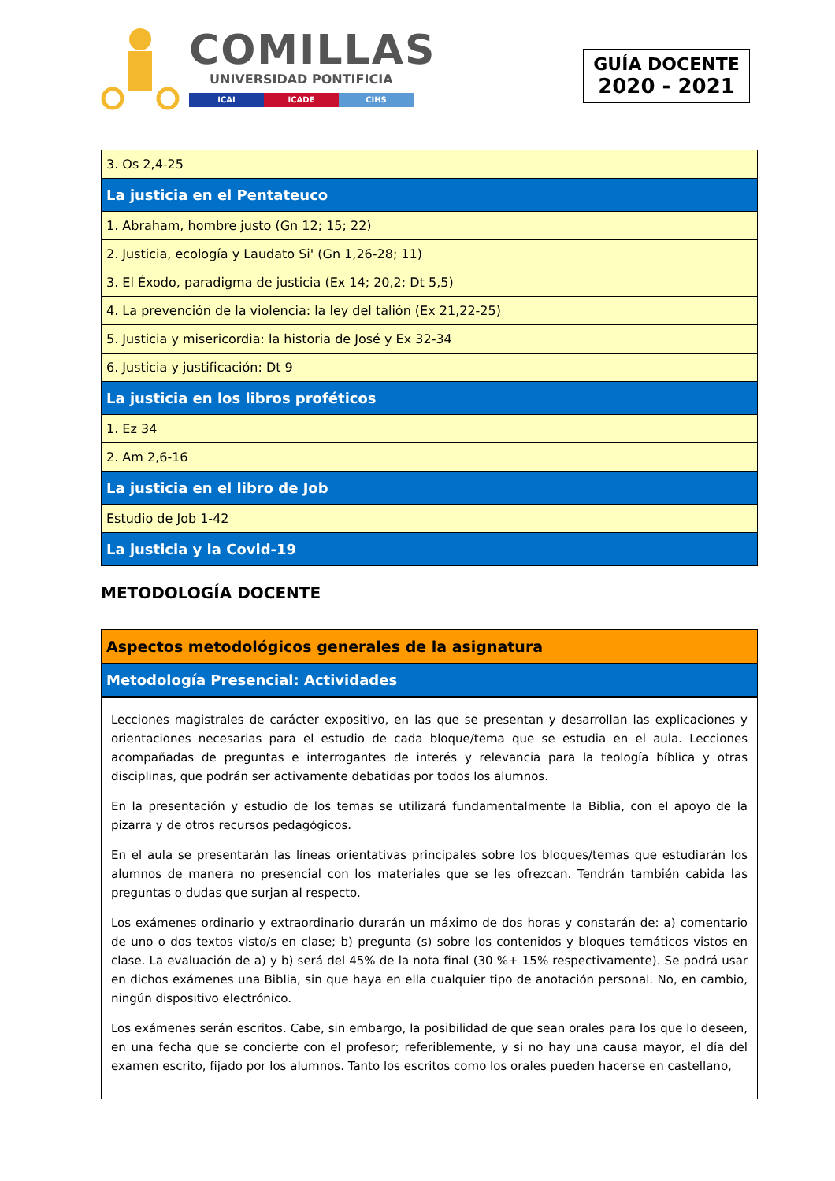COMILLAS
UNIVERSIDAD PONTIFICIA
ICAI ICADE CIHS
GUÍA DOCENTE
2020 - 2021
| 3. Os 2,4-25 |
| La justicia en el Pentateuco |
| 1. Abraham, hombre justo (Gn 12; 15; 22) |
| 2. Justicia, ecología y Laudato Si' (Gn 1,26-28; 11) |
| 3. El Éxodo, paradigma de justicia (Ex 14; 20,2; Dt 5,5) |
| 4. La prevención de la violencia: la ley del talión (Ex 21,22-25) |
| 5. Justicia y misericordia: la historia de José y Ex 32-34 |
| 6. Justicia y justificación: Dt 9 |
| La justicia en los libros proféticos |
| 1. Ez 34 |
| 2. Am 2,6-16 |
| La justicia en el libro de Job |
| Estudio de Job 1-42 |
| La justicia y la Covid-19 |
METODOLOGÍA DOCENTE
| Aspectos metodológicos generales de la asignatura |
| Metodología Presencial: Actividades |
Lecciones magistrales de carácter expositivo, en las que se presentan y desarrollan las explicaciones y orientaciones necesarias para el estudio de cada bloque/tema que se estudia en el aula. Lecciones acompañadas de preguntas e interrogantes de interés y relevancia para la teología bíblica y otras disciplinas, que podrán ser activamente debatidas por todos los alumnos.
En la presentación y estudio de los temas se utilizará fundamentalmente la Biblia, con el apoyo de la pizarra y de otros recursos pedagógicos.
En el aula se presentarán las líneas orientativas principales sobre los bloques/temas que estudiarán los alumnos de manera no presencial con los materiales que se les ofrezcan. Tendrán también cabida las preguntas o dudas que surjan al respecto.
Los exámenes ordinario y extraordinario durarán un máximo de dos horas y constarán de: a) comentario de uno o dos textos visto/s en clase; b) pregunta (s) sobre los contenidos y bloques temáticos vistos en clase. La evaluación de a) y b) será del 45% de la nota final (30 %+ 15% respectivamente). Se podrá usar en dichos exámenes una Biblia, sin que haya en ella cualquier tipo de anotación personal. No, en cambio, ningún dispositivo electrónico.
Los exámenes serán escritos. Cabe, sin embargo, la posibilidad de que sean orales para los que lo deseen, en una fecha que se concierte con el profesor; referiblemente, y si no hay una causa mayor, el día del examen escrito, fijado por los alumnos. Tanto los escritos como los orales pueden hacerse en castellano,